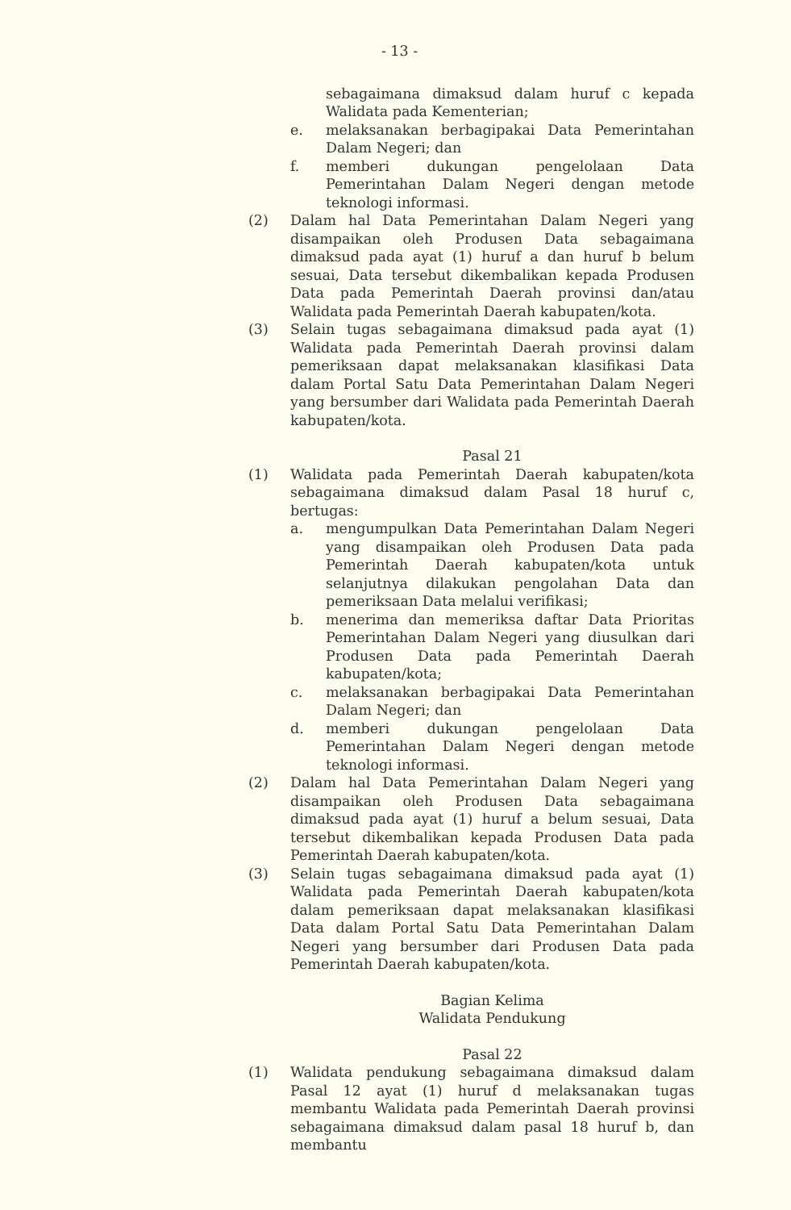- 13 -
sebagaimana dimaksud dalam huruf c kepada Walidata pada Kementerian;
e. melaksanakan berbagipakai Data Pemerintahan Dalam Negeri; dan
f. memberi dukungan pengelolaan Data Pemerintahan Dalam Negeri dengan metode teknologi informasi.
(2) Dalam hal Data Pemerintahan Dalam Negeri yang disampaikan oleh Produsen Data sebagaimana dimaksud pada ayat (1) huruf a dan huruf b belum sesuai, Data tersebut dikembalikan kepada Produsen Data pada Pemerintah Daerah provinsi dan/atau Walidata pada Pemerintah Daerah kabupaten/kota.
(3) Selain tugas sebagaimana dimaksud pada ayat (1) Walidata pada Pemerintah Daerah provinsi dalam pemeriksaan dapat melaksanakan klasifikasi Data dalam Portal Satu Data Pemerintahan Dalam Negeri yang bersumber dari Walidata pada Pemerintah Daerah kabupaten/kota.
Pasal 21
(1) Walidata pada Pemerintah Daerah kabupaten/kota sebagaimana dimaksud dalam Pasal 18 huruf c, bertugas:
a. mengumpulkan Data Pemerintahan Dalam Negeri yang disampaikan oleh Produsen Data pada Pemerintah Daerah kabupaten/kota untuk selanjutnya dilakukan pengolahan Data dan pemeriksaan Data melalui verifikasi;
b. menerima dan memeriksa daftar Data Prioritas Pemerintahan Dalam Negeri yang diusulkan dari Produsen Data pada Pemerintah Daerah kabupaten/kota;
c. melaksanakan berbagipakai Data Pemerintahan Dalam Negeri; dan
d. memberi dukungan pengelolaan Data Pemerintahan Dalam Negeri dengan metode teknologi informasi.
(2) Dalam hal Data Pemerintahan Dalam Negeri yang disampaikan oleh Produsen Data sebagaimana dimaksud pada ayat (1) huruf a belum sesuai, Data tersebut dikembalikan kepada Produsen Data pada Pemerintah Daerah kabupaten/kota.
(3) Selain tugas sebagaimana dimaksud pada ayat (1) Walidata pada Pemerintah Daerah kabupaten/kota dalam pemeriksaan dapat melaksanakan klasifikasi Data dalam Portal Satu Data Pemerintahan Dalam Negeri yang bersumber dari Produsen Data pada Pemerintah Daerah kabupaten/kota.
Bagian Kelima
Walidata Pendukung
Pasal 22
(1) Walidata pendukung sebagaimana dimaksud dalam Pasal 12 ayat (1) huruf d melaksanakan tugas membantu Walidata pada Pemerintah Daerah provinsi sebagaimana dimaksud dalam pasal 18 huruf b, dan membantu